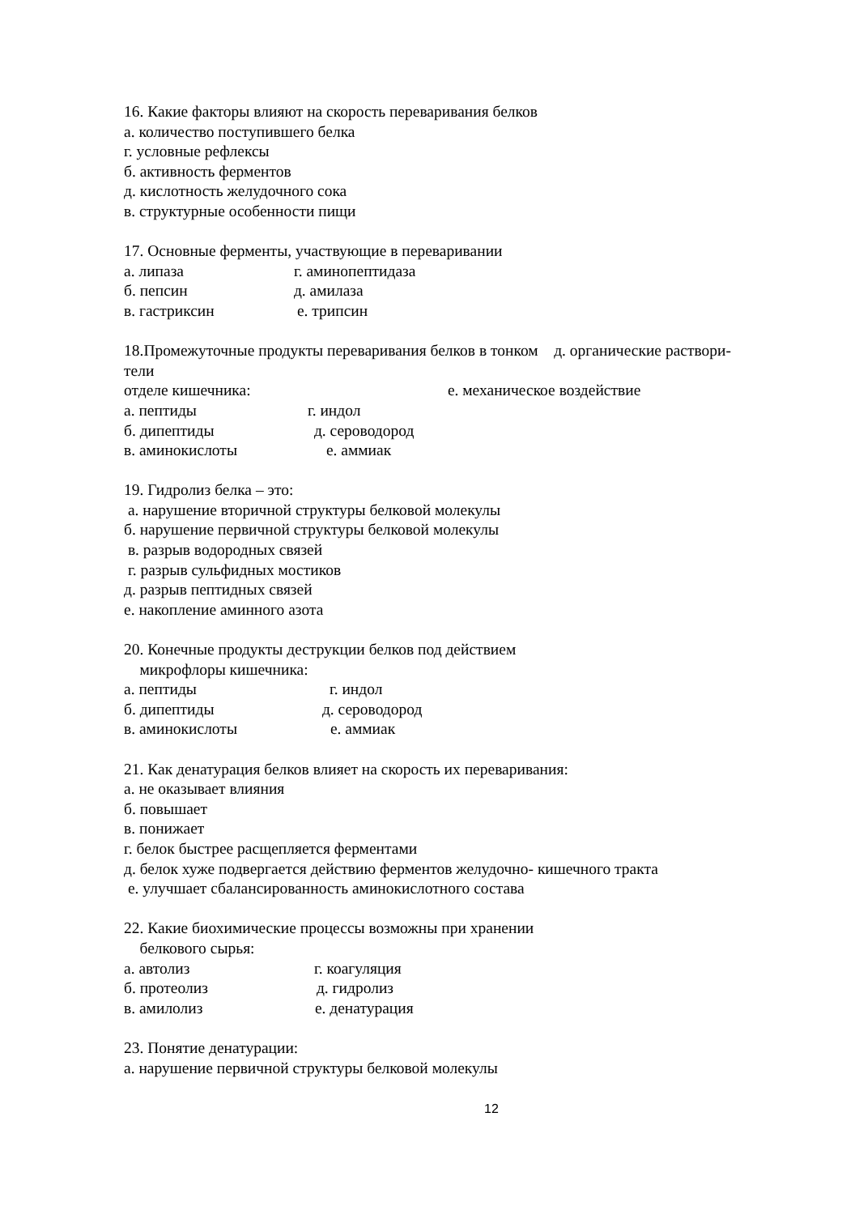16. Какие факторы влияют на скорость переваривания белков
а. количество поступившего белка
г. условные рефлексы
б. активность ферментов
д. кислотность желудочного сока
в. структурные особенности пищи
17. Основные ферменты, участвующие в переваривании
а. липаза г. аминопептидаза
б. пепсин д. амилаза
в. гастриксин е. трипсин
18.Промежуточные продукты переваривания белков в тонком д. органические раствори-
тели
отделе кишечника: е. механическое воздействие
а. пептиды г. индол
б. дипептиды д. сероводород
в. аминокислоты е. аммиак
19. Гидролиз белка – это:
а. нарушение вторичной структуры белковой молекулы
б. нарушение первичной структуры белковой молекулы
в. разрыв водородных связей
г. разрыв сульфидных мостиков
д. разрыв пептидных связей
е. накопление аминного азота
20. Конечные продукты деструкции белков под действием
микрофлоры кишечника:
а. пептиды г. индол
б. дипептиды д. сероводород
в. аминокислоты е. аммиак
21. Как денатурация белков влияет на скорость их переваривания:
а. не оказывает влияния
б. повышает
в. понижает
г. белок быстрее расщепляется ферментами
д. белок хуже подвергается действию ферментов желудочно- кишечного тракта
е. улучшает сбалансированность аминокислотного состава
22. Какие биохимические процессы возможны при хранении
белкового сырья:
а. автолиз г. коагуляция
б. протеолиз д. гидролиз
в. амилолиз е. денатурация
23. Понятие денатурации:
а. нарушение первичной структуры белковой молекулы
12